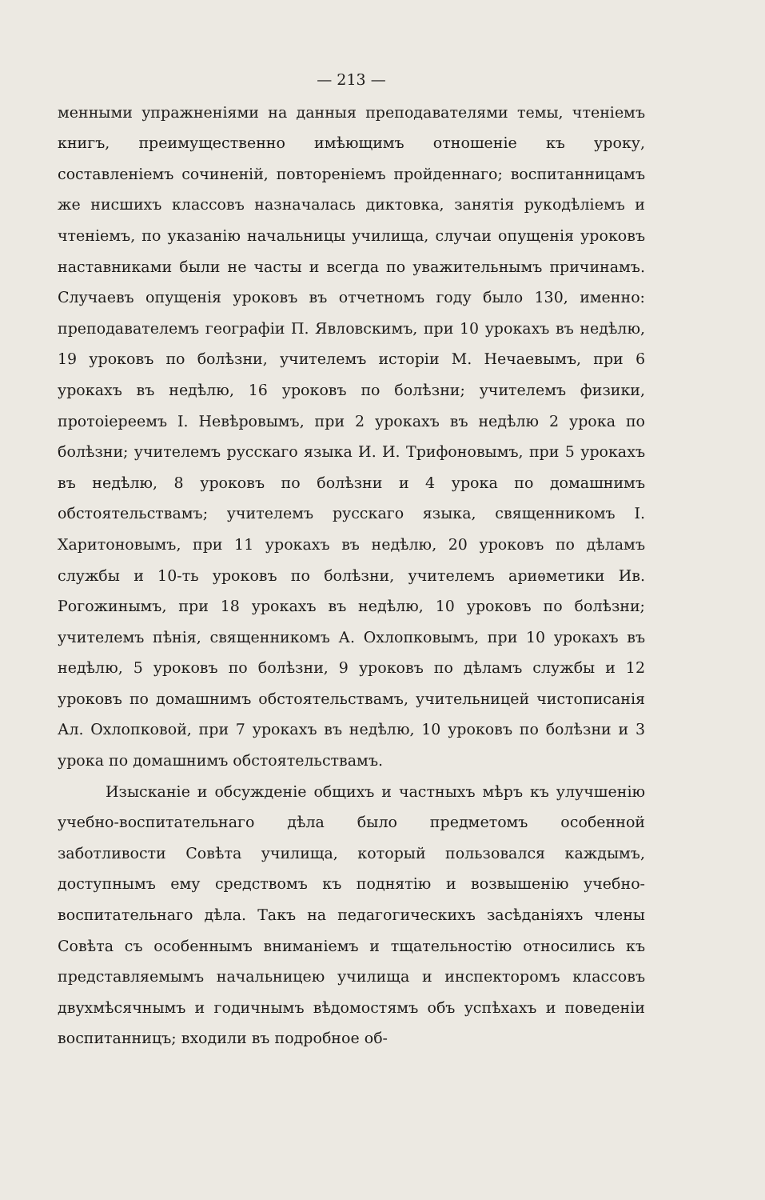— 213 —
менными упражненіями на данныя преподавателями темы, чтеніемъ книгъ, преимущественно имѣющимъ отношеніе къ уроку, составленіемъ сочиненій, повтореніемъ пройденнаго; воспитанницамъ же нисшихъ классовъ назначалась диктовка, занятія рукодѣліемъ и чтеніемъ, по указанію начальницы училища, случаи опущенія уроковъ наставниками были не часты и всегда по уважительнымъ причинамъ. Случаевъ опущенія уроковъ въ отчетномъ году было 130, именно: преподавателемъ географіи П. Явловскимъ, при 10 урокахъ въ недѣлю, 19 уроковъ по болѣзни, учителемъ исторіи М. Нечаевымъ, при 6 урокахъ въ недѣлю, 16 уроковъ по болѣзни; учителемъ физики, протоіереемъ І. Невѣровымъ, при 2 урокахъ въ недѣлю 2 урока по болѣзни; учителемъ русскаго языка И. И. Трифоновымъ, при 5 урокахъ въ недѣлю, 8 уроковъ по болѣзни и 4 урока по домашнимъ обстоятельствамъ; учителемъ русскаго языка, священникомъ І. Харитоновымъ, при 11 урокахъ въ недѣлю, 20 уроковъ по дѣламъ службы и 10-ть уроковъ по болѣзни, учителемъ ариѳметики Ив. Рогожинымъ, при 18 урокахъ въ недѣлю, 10 уроковъ по болѣзни; учителемъ пѣнія, священникомъ А. Охлопковымъ, при 10 урокахъ въ недѣлю, 5 уроковъ по болѣзни, 9 уроковъ по дѣламъ службы и 12 уроковъ по домашнимъ обстоятельствамъ, учительницей чистописанія Ал. Охлопковой, при 7 урокахъ въ недѣлю, 10 уроковъ по болѣзни и 3 урока по домашнимъ обстоятельствамъ.
Изысканіе и обсужденіе общихъ и частныхъ мѣръ къ улучшенію учебно-воспитательнаго дѣла было предметомъ особенной заботливости Совѣта училища, который пользовался каждымъ, доступнымъ ему средствомъ къ поднятію и возвышенію учебно-воспитательнаго дѣла. Такъ на педагогическихъ засѣданіяхъ члены Совѣта съ особеннымъ вниманіемъ и тщательностію относились къ представляемымъ начальницею училища и инспекторомъ классовъ двухмѣсячнымъ и годичнымъ вѣдомостямъ объ успѣхахъ и поведеніи воспитанницъ; входили въ подробное об-